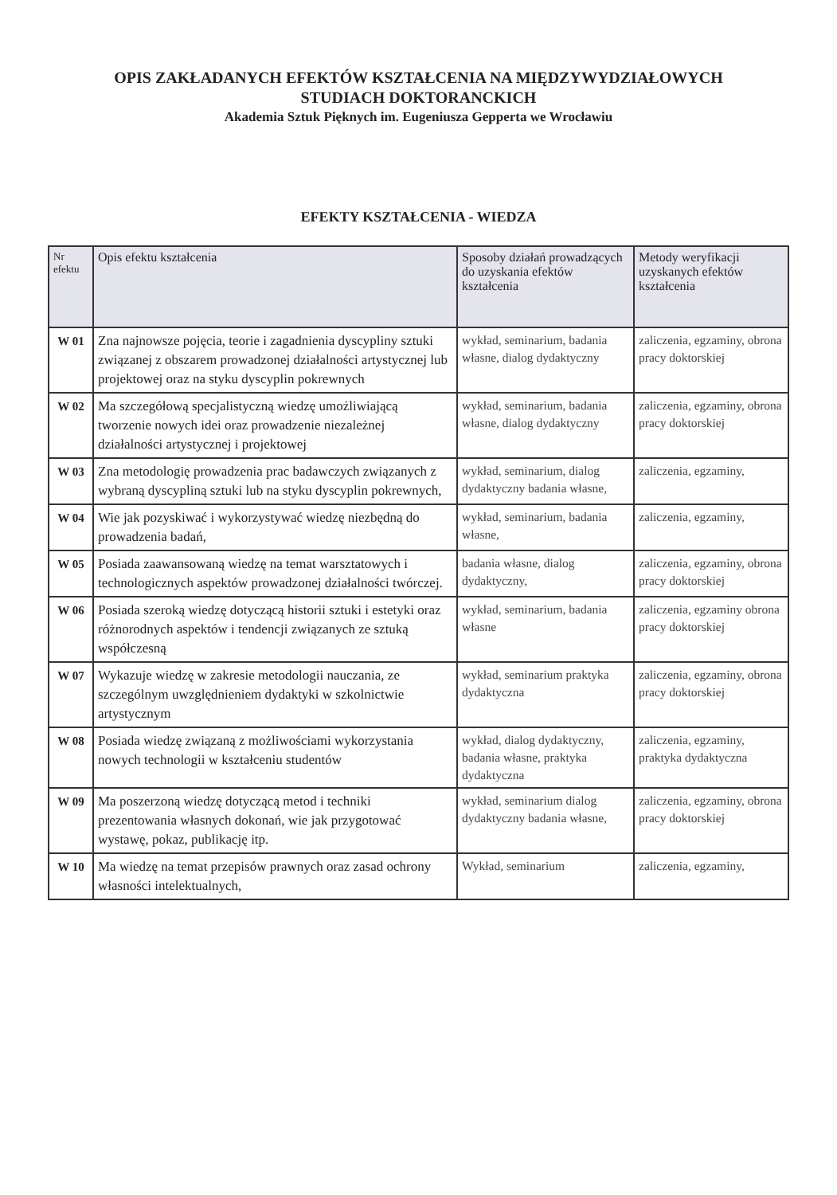OPIS ZAKŁADANYCH EFEKTÓW KSZTAŁCENIA NA MIĘDZYWYDZIAŁOWYCH
STUDIACH DOKTORANCKICH
Akademia Sztuk Pięknych im. Eugeniusza Gepperta we Wrocławiu
EFEKTY KSZTAŁCENIA - WIEDZA
| Nr efektu | Opis efektu kształcenia | Sposoby działań prowadzących do uzyskania efektów kształcenia | Metody weryfikacji uzyskanych efektów kształcenia |
| --- | --- | --- | --- |
| W 01 | Zna najnowsze pojęcia, teorie i zagadnienia dyscypliny sztuki związanej z obszarem prowadzonej działalności artystycznej lub projektowej oraz na styku dyscyplin pokrewnych | wykład, seminarium, badania własne, dialog dydaktyczny | zaliczenia, egzaminy, obrona pracy doktorskiej |
| W 02 | Ma szczegółową specjalistyczną wiedzę umożliwiającą tworzenie nowych idei oraz prowadzenie niezależnej działalności artystycznej i projektowej | wykład, seminarium, badania własne, dialog dydaktyczny | zaliczenia, egzaminy, obrona pracy doktorskiej |
| W 03 | Zna metodologię prowadzenia prac badawczych związanych z wybraną dyscypliną sztuki lub na styku dyscyplin pokrewnych, | wykład, seminarium, dialog dydaktyczny badania własne, | zaliczenia, egzaminy, |
| W 04 | Wie jak pozyskiwać i wykorzystywać wiedzę niezbędną do prowadzenia badań, | wykład, seminarium, badania własne, | zaliczenia, egzaminy, |
| W 05 | Posiada zaawansowaną wiedzę na temat warsztatowych i technologicznych aspektów prowadzonej działalności twórczej. | badania własne, dialog dydaktyczny, | zaliczenia, egzaminy, obrona pracy doktorskiej |
| W 06 | Posiada szeroką wiedzę dotyczącą historii sztuki i estetyki oraz różnorodnych aspektów i tendencji związanych ze sztuką współczesną | wykład, seminarium, badania własne | zaliczenia, egzaminy obrona pracy doktorskiej |
| W 07 | Wykazuje wiedzę w zakresie metodologii nauczania, ze szczególnym uwzględnieniem dydaktyki w szkolnictwie artystycznym | wykład, seminarium praktyka dydaktyczna | zaliczenia, egzaminy, obrona pracy doktorskiej |
| W 08 | Posiada wiedzę związaną z możliwościami wykorzystania nowych technologii w kształceniu studentów | wykład, dialog dydaktyczny, badania własne, praktyka dydaktyczna | zaliczenia, egzaminy, praktyka dydaktyczna |
| W 09 | Ma poszerzoną wiedzę dotyczącą metod i techniki prezentowania własnych dokonań, wie jak przygotować wystawę, pokaz, publikację itp. | wykład, seminarium dialog dydaktyczny badania własne, | zaliczenia, egzaminy, obrona pracy doktorskiej |
| W 10 | Ma wiedzę na temat przepisów prawnych oraz zasad ochrony własności intelektualnych, | Wykład, seminarium | zaliczenia, egzaminy, |